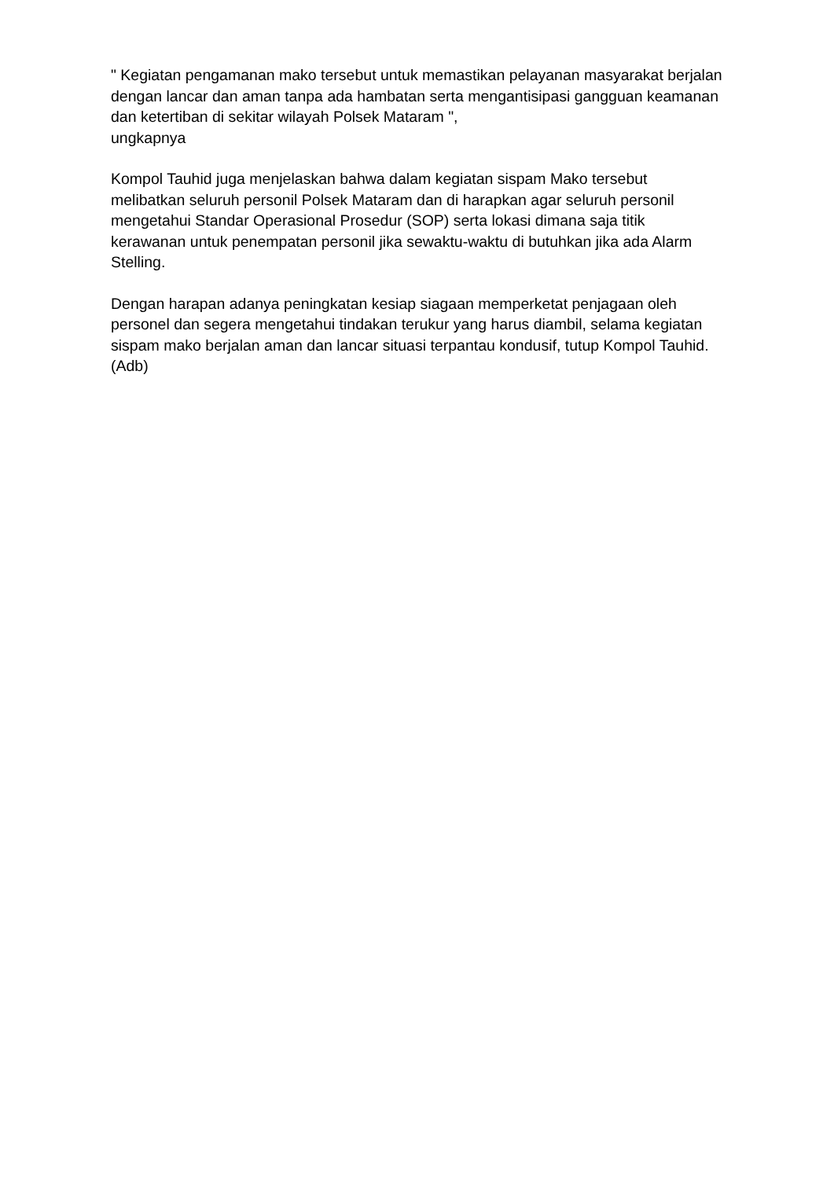" Kegiatan pengamanan mako tersebut untuk memastikan pelayanan masyarakat berjalan dengan lancar dan aman tanpa ada hambatan serta mengantisipasi gangguan keamanan dan ketertiban di sekitar wilayah Polsek Mataram ",
ungkapnya
Kompol Tauhid juga menjelaskan bahwa dalam kegiatan sispam Mako tersebut melibatkan seluruh personil Polsek Mataram dan di harapkan agar seluruh personil mengetahui Standar Operasional Prosedur (SOP) serta lokasi dimana saja titik kerawanan untuk penempatan personil jika sewaktu-waktu di butuhkan jika ada Alarm Stelling.
Dengan harapan adanya peningkatan kesiap siagaan memperketat penjagaan oleh personel dan segera mengetahui tindakan terukur yang harus diambil, selama kegiatan sispam mako berjalan aman dan lancar situasi terpantau kondusif, tutup Kompol Tauhid.(Adb)